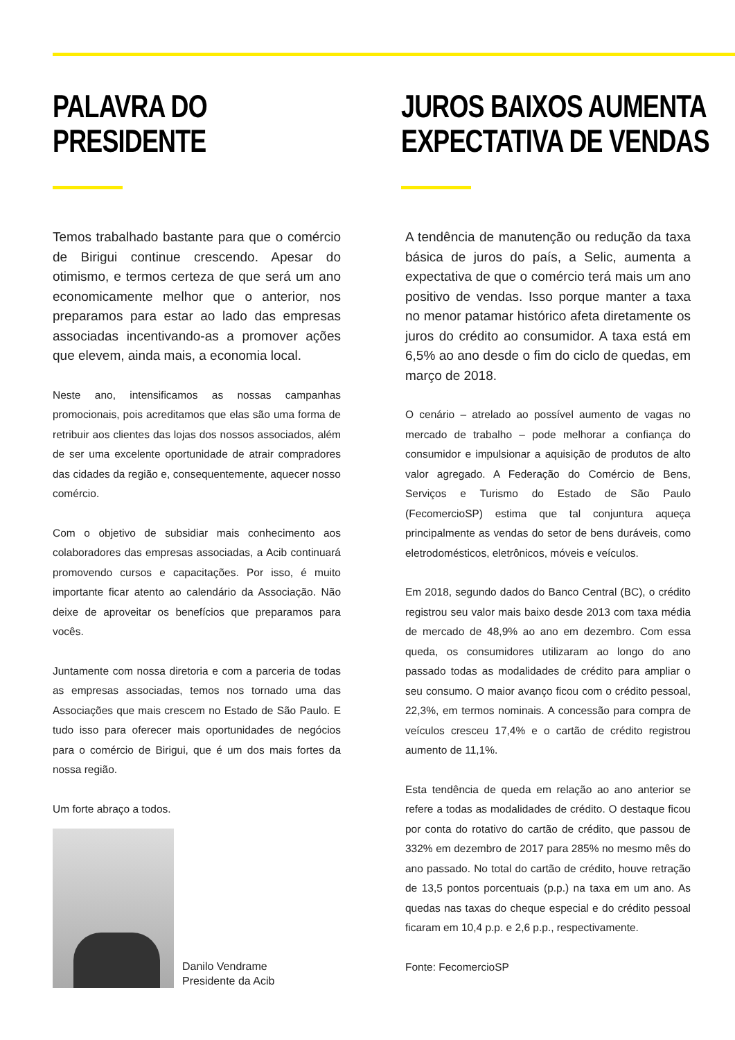PALAVRA DO
PRESIDENTE
Temos trabalhado bastante para que o comércio de Birigui continue crescendo. Apesar do otimismo, e termos certeza de que será um ano economicamente melhor que o anterior, nos preparamos para estar ao lado das empresas associadas incentivando-as a promover ações que elevem, ainda mais, a economia local.
Neste ano, intensificamos as nossas campanhas promocionais, pois acreditamos que elas são uma forma de retribuir aos clientes das lojas dos nossos associados, além de ser uma excelente oportunidade de atrair compradores das cidades da região e, consequentemente, aquecer nosso comércio.
Com o objetivo de subsidiar mais conhecimento aos colaboradores das empresas associadas, a Acib continuará promovendo cursos e capacitações. Por isso, é muito importante ficar atento ao calendário da Associação. Não deixe de aproveitar os benefícios que preparamos para vocês.
Juntamente com nossa diretoria e com a parceria de todas as empresas associadas, temos nos tornado uma das Associações que mais crescem no Estado de São Paulo. E tudo isso para oferecer mais oportunidades de negócios para o comércio de Birigui, que é um dos mais fortes da nossa região.
Um forte abraço a todos.
Danilo Vendrame
Presidente da Acib
JUROS BAIXOS AUMENTA
EXPECTATIVA DE VENDAS
A tendência de manutenção ou redução da taxa básica de juros do país, a Selic, aumenta a expectativa de que o comércio terá mais um ano positivo de vendas. Isso porque manter a taxa no menor patamar histórico afeta diretamente os juros do crédito ao consumidor. A taxa está em 6,5% ao ano desde o fim do ciclo de quedas, em março de 2018.
O cenário – atrelado ao possível aumento de vagas no mercado de trabalho – pode melhorar a confiança do consumidor e impulsionar a aquisição de produtos de alto valor agregado. A Federação do Comércio de Bens, Serviços e Turismo do Estado de São Paulo (FecomercioSP) estima que tal conjuntura aqueça principalmente as vendas do setor de bens duráveis, como eletrodomésticos, eletrônicos, móveis e veículos.
Em 2018, segundo dados do Banco Central (BC), o crédito registrou seu valor mais baixo desde 2013 com taxa média de mercado de 48,9% ao ano em dezembro. Com essa queda, os consumidores utilizaram ao longo do ano passado todas as modalidades de crédito para ampliar o seu consumo. O maior avanço ficou com o crédito pessoal, 22,3%, em termos nominais. A concessão para compra de veículos cresceu 17,4% e o cartão de crédito registrou aumento de 11,1%.
Esta tendência de queda em relação ao ano anterior se refere a todas as modalidades de crédito. O destaque ficou por conta do rotativo do cartão de crédito, que passou de 332% em dezembro de 2017 para 285% no mesmo mês do ano passado. No total do cartão de crédito, houve retração de 13,5 pontos porcentuais (p.p.) na taxa em um ano. As quedas nas taxas do cheque especial e do crédito pessoal ficaram em 10,4 p.p. e 2,6 p.p., respectivamente.
Fonte: FecomercioSP